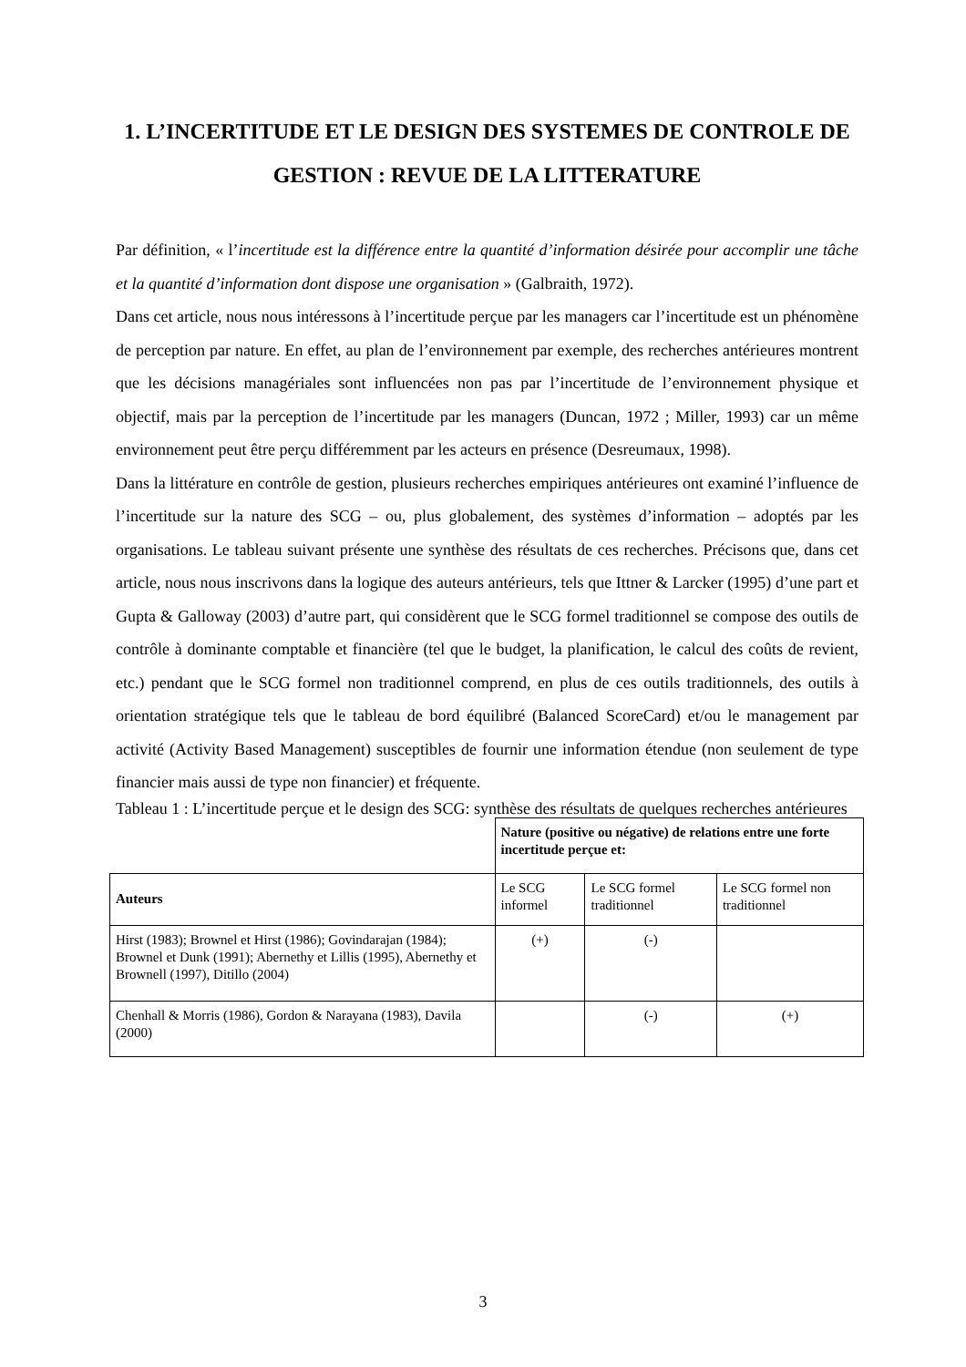1. L’INCERTITUDE ET LE DESIGN DES SYSTEMES DE CONTROLE DE GESTION : REVUE DE LA LITTERATURE
Par définition, « l’incertitude est la différence entre la quantité d’information désirée pour accomplir une tâche et la quantité d’information dont dispose une organisation » (Galbraith, 1972).
Dans cet article, nous nous intéressons à l’incertitude perçue par les managers car l’incertitude est un phénomène de perception par nature. En effet, au plan de l’environnement par exemple, des recherches antérieures montrent que les décisions managériales sont influencées non pas par l’incertitude de l’environnement physique et objectif, mais par la perception de l’incertitude par les managers (Duncan, 1972 ; Miller, 1993) car un même environnement peut être perçu différemment par les acteurs en présence (Desreumaux, 1998).
Dans la littérature en contrôle de gestion, plusieurs recherches empiriques antérieures ont examiné l’influence de l’incertitude sur la nature des SCG – ou, plus globalement, des systèmes d’information – adoptés par les organisations. Le tableau suivant présente une synthèse des résultats de ces recherches. Précisons que, dans cet article, nous nous inscrivons dans la logique des auteurs antérieurs, tels que Ittner & Larcker (1995) d’une part et Gupta & Galloway (2003) d’autre part, qui considèrent que le SCG formel traditionnel se compose des outils de contrôle à dominante comptable et financière (tel que le budget, la planification, le calcul des coûts de revient, etc.) pendant que le SCG formel non traditionnel comprend, en plus de ces outils traditionnels, des outils à orientation stratégique tels que le tableau de bord équilibré (Balanced ScoreCard) et/ou le management par activité (Activity Based Management) susceptibles de fournir une information étendue (non seulement de type financier mais aussi de type non financier) et fréquente.
Tableau 1 : L’incertitude perçue et le design des SCG: synthèse des résultats de quelques recherches antérieures
| | Nature (positive ou négative) de relations entre une forte incertitude perçue et: | | |
| Auteurs | Le SCG informel | Le SCG formel traditionnel | Le SCG formel non traditionnel |
| Hirst (1983); Brownel et Hirst (1986); Govindarajan (1984); Brownel et Dunk (1991); Abernethy et Lillis (1995), Abernethy et Brownell (1997), Ditillo (2004) | (+) | (-) | |
| Chenhall & Morris (1986), Gordon & Narayana (1983), Davila (2000) | | (-) | (+) |
3